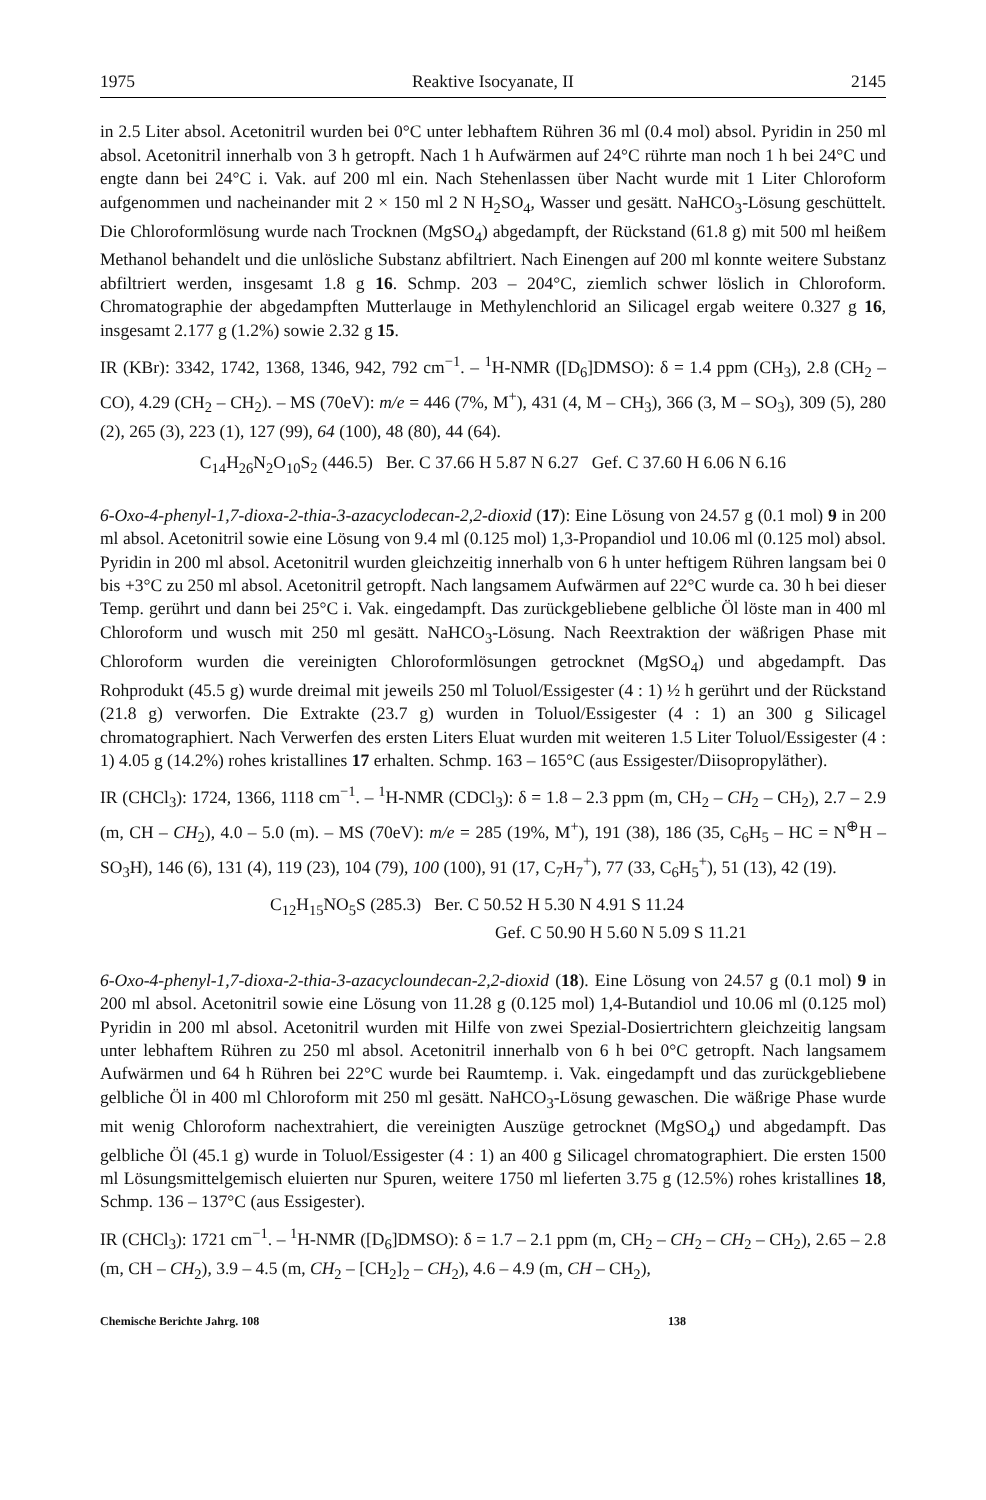1975 Reaktive Isocyanate, II 2145
in 2.5 Liter absol. Acetonitril wurden bei 0°C unter lebhaftem Rühren 36 ml (0.4 mol) absol. Pyridin in 250 ml absol. Acetonitril innerhalb von 3 h getropft. Nach 1 h Aufwärmen auf 24°C rührte man noch 1 h bei 24°C und engte dann bei 24°C i. Vak. auf 200 ml ein. Nach Stehenlassen über Nacht wurde mit 1 Liter Chloroform aufgenommen und nacheinander mit 2 × 150 ml 2 N H<sub>2</sub>SO<sub>4</sub>, Wasser und gesätt. NaHCO<sub>3</sub>-Lösung geschüttelt. Die Chloroformlösung wurde nach Trocknen (MgSO<sub>4</sub>) abgedampft, der Rückstand (61.8 g) mit 500 ml heißem Methanol behandelt und die unlösliche Substanz abfiltriert. Nach Einengen auf 200 ml konnte weitere Substanz abfiltriert werden, insgesamt 1.8 g 16. Schmp. 203 – 204°C, ziemlich schwer löslich in Chloroform. Chromatographie der abgedampften Mutterlauge in Methylenchlorid an Silicagel ergab weitere 0.327 g 16, insgesamt 2.177 g (1.2%) sowie 2.32 g 15.
IR (KBr): 3342, 1742, 1368, 1346, 942, 792 cm<sup>−1</sup>. – <sup>1</sup>H-NMR ([D<sub>6</sub>]DMSO): δ = 1.4 ppm (CH<sub>3</sub>), 2.8 (CH<sub>2</sub> – CO), 4.29 (CH<sub>2</sub> – CH<sub>2</sub>). – MS (70eV): m/e = 446 (7%, M<sup>+</sup>), 431 (4, M – CH<sub>3</sub>), 366 (3, M – SO<sub>3</sub>), 309 (5), 280 (2), 265 (3), 223 (1), 127 (99), 64 (100), 48 (80), 44 (64).
C<sub>14</sub>H<sub>26</sub>N<sub>2</sub>O<sub>10</sub>S<sub>2</sub> (446.5) Ber. C 37.66 H 5.87 N 6.27 Gef. C 37.60 H 6.06 N 6.16
6-Oxo-4-phenyl-1,7-dioxa-2-thia-3-azacyclodecan-2,2-dioxid (17): Eine Lösung von 24.57 g (0.1 mol) 9 in 200 ml absol. Acetonitril sowie eine Lösung von 9.4 ml (0.125 mol) 1,3-Propandiol und 10.06 ml (0.125 mol) absol. Pyridin in 200 ml absol. Acetonitril wurden gleichzeitig innerhalb von 6 h unter heftigem Rühren langsam bei 0 bis +3°C zu 250 ml absol. Acetonitril getropft. Nach langsamem Aufwärmen auf 22°C wurde ca. 30 h bei dieser Temp. gerührt und dann bei 25°C i. Vak. eingedampft. Das zurückgebliebene gelbliche Öl löste man in 400 ml Chloroform und wusch mit 250 ml gesätt. NaHCO<sub>3</sub>-Lösung. Nach Reextraktion der wäßrigen Phase mit Chloroform wurden die vereinigten Chloroformlösungen getrocknet (MgSO<sub>4</sub>) und abgedampft. Das Rohprodukt (45.5 g) wurde dreimal mit jeweils 250 ml Toluol/Essigester (4 : 1) ½ h gerührt und der Rückstand (21.8 g) verworfen. Die Extrakte (23.7 g) wurden in Toluol/Essigester (4 : 1) an 300 g Silicagel chromatographiert. Nach Verwerfen des ersten Liters Eluat wurden mit weiteren 1.5 Liter Toluol/Essigester (4 : 1) 4.05 g (14.2%) rohes kristallines 17 erhalten. Schmp. 163 – 165°C (aus Essigester/Diisopropyläther).
IR (CHCl<sub>3</sub>): 1724, 1366, 1118 cm<sup>−1</sup>. – <sup>1</sup>H-NMR (CDCl<sub>3</sub>): δ = 1.8 – 2.3 ppm (m, CH<sub>2</sub> – CH<sub>2</sub> – CH<sub>2</sub>), 2.7 – 2.9 (m, CH – CH<sub>2</sub>), 4.0 – 5.0 (m). – MS (70eV): m/e = 285 (19%, M<sup>+</sup>), 191 (38), 186 (35, C<sub>6</sub>H<sub>5</sub> – HC = N<sup>⊕</sup>H – SO<sub>3</sub>H), 146 (6), 131 (4), 119 (23), 104 (79), 100 (100), 91 (17, C<sub>7</sub>H<sub>7</sub><sup>+</sup>), 77 (33, C<sub>6</sub>H<sub>5</sub><sup>+</sup>), 51 (13), 42 (19).
C<sub>12</sub>H<sub>15</sub>NO<sub>5</sub>S (285.3) Ber. C 50.52 H 5.30 N 4.91 S 11.24
Gef. C 50.90 H 5.60 N 5.09 S 11.21
6-Oxo-4-phenyl-1,7-dioxa-2-thia-3-azacycloundecan-2,2-dioxid (18). Eine Lösung von 24.57 g (0.1 mol) 9 in 200 ml absol. Acetonitril sowie eine Lösung von 11.28 g (0.125 mol) 1,4-Butandiol und 10.06 ml (0.125 mol) Pyridin in 200 ml absol. Acetonitril wurden mit Hilfe von zwei Spezial-Dosiertrichtern gleichzeitig langsam unter lebhaftem Rühren zu 250 ml absol. Acetonitril innerhalb von 6 h bei 0°C getropft. Nach langsamem Aufwärmen und 64 h Rühren bei 22°C wurde bei Raumtemp. i. Vak. eingedampft und das zurückgebliebene gelbliche Öl in 400 ml Chloroform mit 250 ml gesätt. NaHCO<sub>3</sub>-Lösung gewaschen. Die wäßrige Phase wurde mit wenig Chloroform nachextrahiert, die vereinigten Auszüge getrocknet (MgSO<sub>4</sub>) und abgedampft. Das gelbliche Öl (45.1 g) wurde in Toluol/Essigester (4 : 1) an 400 g Silicagel chromatographiert. Die ersten 1500 ml Lösungsmittelgemisch eluierten nur Spuren, weitere 1750 ml lieferten 3.75 g (12.5%) rohes kristallines 18, Schmp. 136 – 137°C (aus Essigester).
IR (CHCl<sub>3</sub>): 1721 cm<sup>−1</sup>. – <sup>1</sup>H-NMR ([D<sub>6</sub>]DMSO): δ = 1.7 – 2.1 ppm (m, CH<sub>2</sub> – CH<sub>2</sub> – CH<sub>2</sub> – CH<sub>2</sub>), 2.65 – 2.8 (m, CH – CH<sub>2</sub>), 3.9 – 4.5 (m, CH<sub>2</sub> – [CH<sub>2</sub>]<sub>2</sub> – CH<sub>2</sub>), 4.6 – 4.9 (m, CH – CH<sub>2</sub>),
Chemische Berichte Jahrg. 108 138